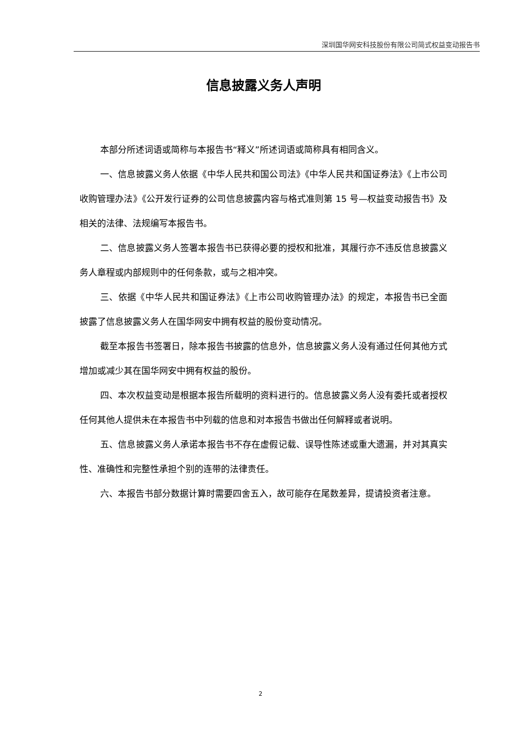深圳国华网安科技股份有限公司简式权益变动报告书
信息披露义务人声明
本部分所述词语或简称与本报告书“释义”所述词语或简称具有相同含义。
一、信息披露义务人依据《中华人民共和国公司法》《中华人民共和国证券法》《上市公司收购管理办法》《公开发行证券的公司信息披露内容与格式准则第 15 号—权益变动报告书》及相关的法律、法规编写本报告书。
二、信息披露义务人签署本报告书已获得必要的授权和批准，其履行亦不违反信息披露义务人章程或内部规则中的任何条款，或与之相冲突。
三、依据《中华人民共和国证券法》《上市公司收购管理办法》的规定，本报告书已全面披露了信息披露义务人在国华网安中拥有权益的股份变动情况。
截至本报告书签署日，除本报告书披露的信息外，信息披露义务人没有通过任何其他方式增加或减少其在国华网安中拥有权益的股份。
四、本次权益变动是根据本报告所载明的资料进行的。信息披露义务人没有委托或者授权任何其他人提供未在本报告书中列载的信息和对本报告书做出任何解释或者说明。
五、信息披露义务人承诺本报告书不存在虚假记载、误导性陈述或重大遗漏，并对其真实性、准确性和完整性承担个别的连带的法律责任。
六、本报告书部分数据计算时需要四舍五入，故可能存在尾数差异，提请投资者注意。
2